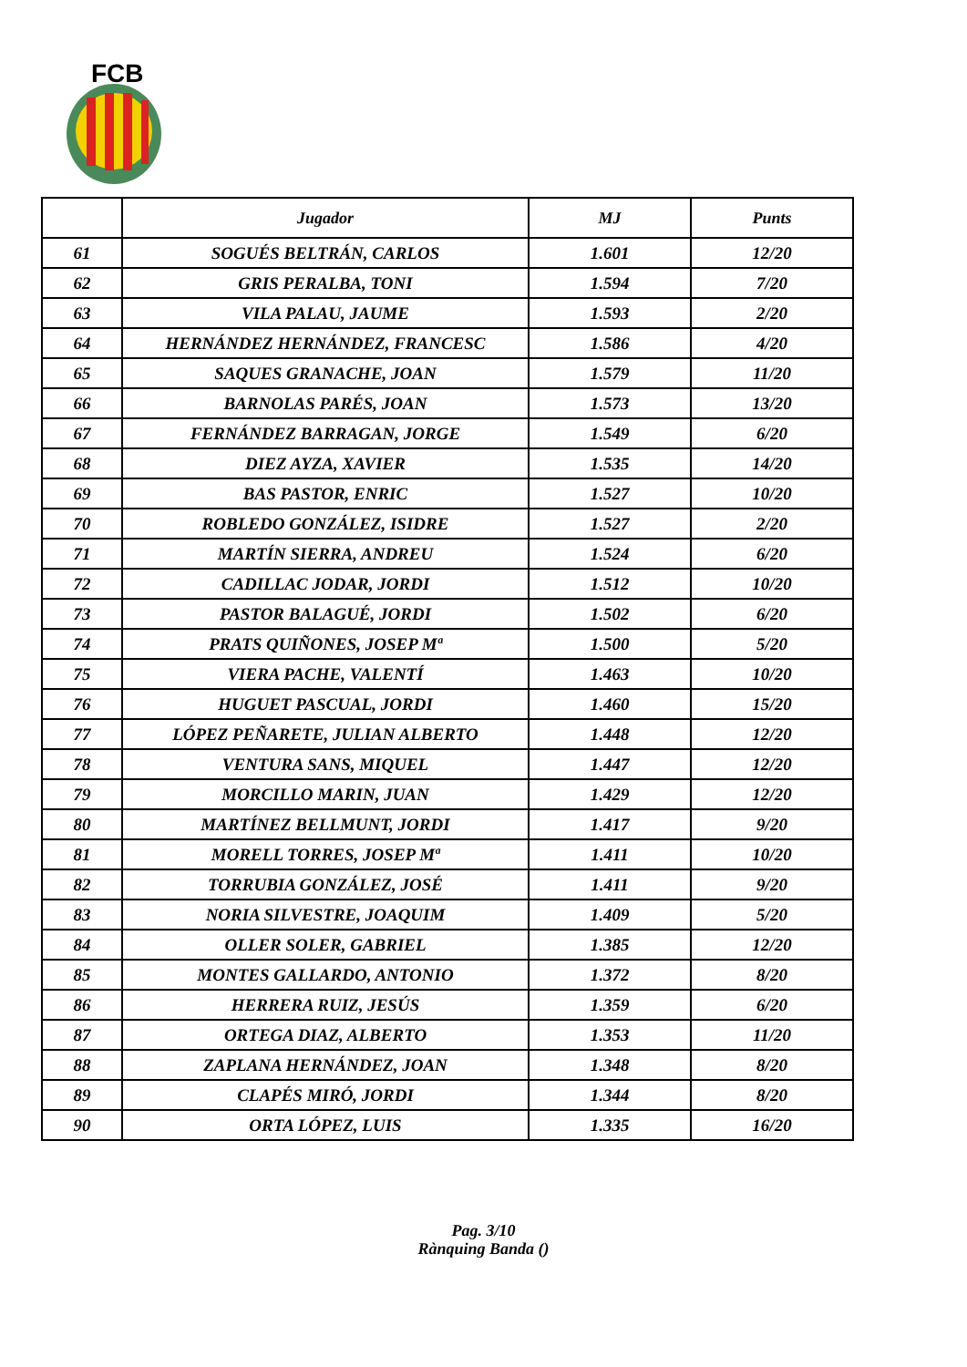FCB
| | Jugador | MJ | Punts |
| --- | --- | --- | --- |
| 61 | SOGUÉS BELTRÁN, CARLOS | 1.601 | 12/20 |
| 62 | GRIS PERALBA, TONI | 1.594 | 7/20 |
| 63 | VILA PALAU, JAUME | 1.593 | 2/20 |
| 64 | HERNÁNDEZ HERNÁNDEZ, FRANCESC | 1.586 | 4/20 |
| 65 | SAQUES GRANACHE, JOAN | 1.579 | 11/20 |
| 66 | BARNOLAS PARÉS, JOAN | 1.573 | 13/20 |
| 67 | FERNÁNDEZ BARRAGAN, JORGE | 1.549 | 6/20 |
| 68 | DIEZ AYZA, XAVIER | 1.535 | 14/20 |
| 69 | BAS PASTOR, ENRIC | 1.527 | 10/20 |
| 70 | ROBLEDO GONZÁLEZ, ISIDRE | 1.527 | 2/20 |
| 71 | MARTÍN SIERRA, ANDREU | 1.524 | 6/20 |
| 72 | CADILLAC JODAR, JORDI | 1.512 | 10/20 |
| 73 | PASTOR BALAGUÉ, JORDI | 1.502 | 6/20 |
| 74 | PRATS QUIÑONES, JOSEP Mª | 1.500 | 5/20 |
| 75 | VIERA PACHE, VALENTÍ | 1.463 | 10/20 |
| 76 | HUGUET PASCUAL, JORDI | 1.460 | 15/20 |
| 77 | LÓPEZ PEÑARETE, JULIAN ALBERTO | 1.448 | 12/20 |
| 78 | VENTURA SANS, MIQUEL | 1.447 | 12/20 |
| 79 | MORCILLO MARIN, JUAN | 1.429 | 12/20 |
| 80 | MARTÍNEZ BELLMUNT, JORDI | 1.417 | 9/20 |
| 81 | MORELL TORRES, JOSEP Mª | 1.411 | 10/20 |
| 82 | TORRUBIA GONZÁLEZ, JOSÉ | 1.411 | 9/20 |
| 83 | NORIA SILVESTRE, JOAQUIM | 1.409 | 5/20 |
| 84 | OLLER SOLER, GABRIEL | 1.385 | 12/20 |
| 85 | MONTES GALLARDO, ANTONIO | 1.372 | 8/20 |
| 86 | HERRERA RUIZ, JESÚS | 1.359 | 6/20 |
| 87 | ORTEGA DIAZ, ALBERTO | 1.353 | 11/20 |
| 88 | ZAPLANA HERNÁNDEZ, JOAN | 1.348 | 8/20 |
| 89 | CLAPÉS MIRÓ, JORDI | 1.344 | 8/20 |
| 90 | ORTA LÓPEZ, LUIS | 1.335 | 16/20 |
Pag. 3/10
Rànquing Banda ()